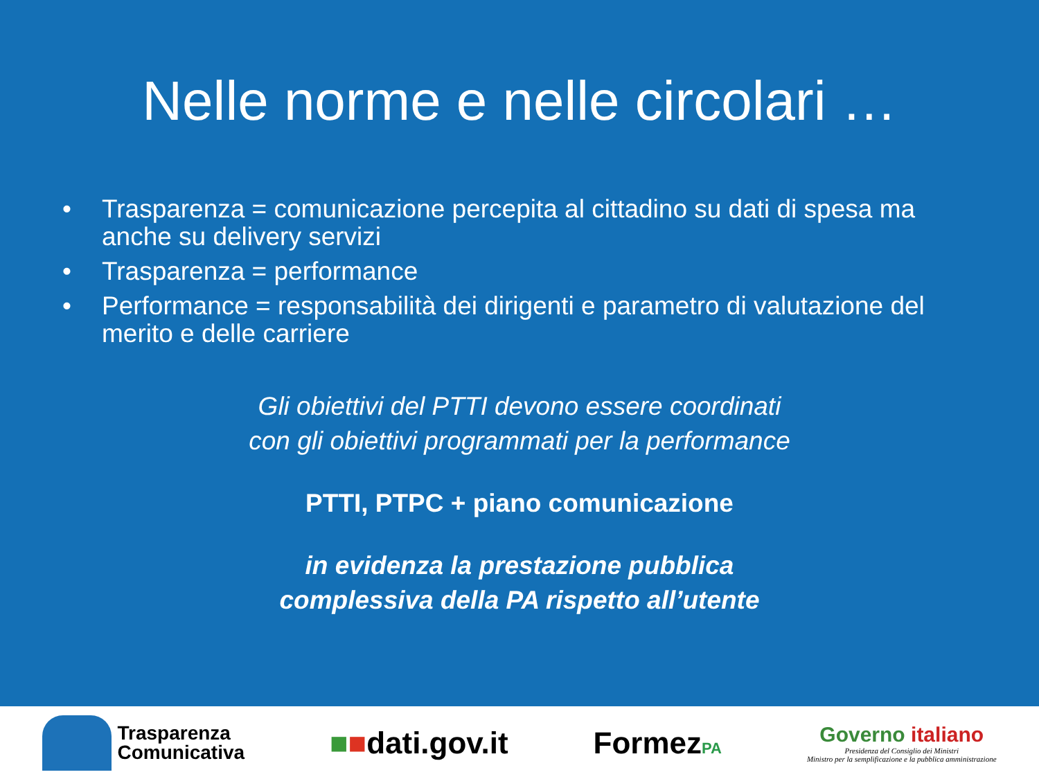Nelle norme e nelle circolari …
• Trasparenza = comunicazione percepita al cittadino su dati di spesa ma anche su delivery servizi
• Trasparenza = performance
• Performance = responsabilità dei dirigenti e parametro di valutazione del merito e delle carriere
Gli obiettivi del PTTI devono essere coordinati
con gli obiettivi programmati per la performance
PTTI, PTPC + piano comunicazione
in evidenza la prestazione pubblica
complessiva della PA rispetto all’utente
Trasparenza
Comunicativa
■■dati.gov.it FormezPA
Governo italiano
Presidenza del Consiglio dei Ministri
Ministro per la semplificazione e la pubblica amministrazione